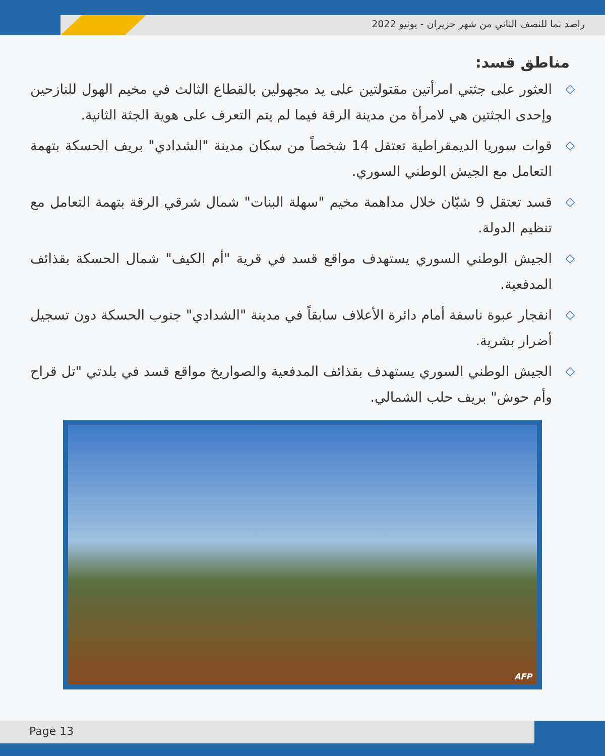راصد نما للنصف الثاني من شهر حزيران - يونيو 2022
مناطق قسد:
◇ العثور على جثتي امرأتين مقتولتين على يد مجهولين بالقطاع الثالث في مخيم الهول للنازحين وإحدى الجثتين هي لامرأة من مدينة الرقة فيما لم يتم التعرف على هوية الجثة الثانية.
◇ قوات سوريا الديمقراطية تعتقل 14 شخصاً من سكان مدينة "الشدادي" بريف الحسكة بتهمة التعامل مع الجيش الوطني السوري.
◇ قسد تعتقل 9 شبّان خلال مداهمة مخيم "سهلة البنات" شمال شرقي الرقة بتهمة التعامل مع تنظيم الدولة.
◇ الجيش الوطني السوري يستهدف مواقع قسد في قرية "أم الكيف" شمال الحسكة بقذائف المدفعية.
◇ انفجار عبوة ناسفة أمام دائرة الأعلاف سابقاً في مدينة "الشدادي" جنوب الحسكة دون تسجيل أضرار بشرية.
◇ الجيش الوطني السوري يستهدف بقذائف المدفعية والصواريخ مواقع قسد في بلدتي "تل قراح وأم حوش" بريف حلب الشمالي.
AFP
Page 13